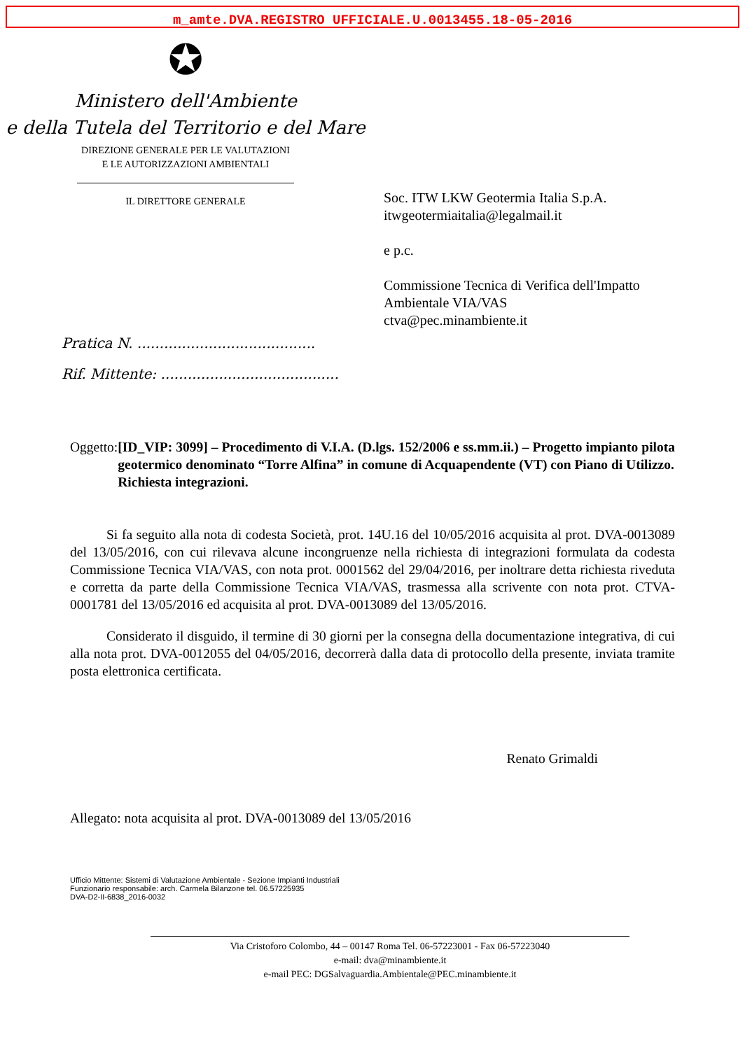m_amte.DVA.REGISTRO UFFICIALE.U.0013455.18-05-2016
✪
Ministero dell'Ambiente
e della Tutela del Territorio e del Mare
DIREZIONE GENERALE PER LE VALUTAZIONI
E LE AUTORIZZAZIONI AMBIENTALI
IL DIRETTORE GENERALE
Pratica N. ........................................
Rif. Mittente: ........................................
Soc. ITW LKW Geotermia Italia S.p.A.
itwgeotermiaitalia@legalmail.it
e p.c.
Commissione Tecnica di Verifica dell'Impatto
Ambientale VIA/VAS
ctva@pec.minambiente.it
Oggetto: [ID_VIP: 3099] – Procedimento di V.I.A. (D.lgs. 152/2006 e ss.mm.ii.) – Progetto impianto pilota geotermico denominato “Torre Alfina” in comune di Acquapendente (VT) con Piano di Utilizzo.
Richiesta integrazioni.
Si fa seguito alla nota di codesta Società, prot. 14U.16 del 10/05/2016 acquisita al prot. DVA-0013089 del 13/05/2016, con cui rilevava alcune incongruenze nella richiesta di integrazioni formulata da codesta Commissione Tecnica VIA/VAS, con nota prot. 0001562 del 29/04/2016, per inoltrare detta richiesta riveduta e corretta da parte della Commissione Tecnica VIA/VAS, trasmessa alla scrivente con nota prot. CTVA-0001781 del 13/05/2016 ed acquisita al prot. DVA-0013089 del 13/05/2016.
Considerato il disguido, il termine di 30 giorni per la consegna della documentazione integrativa, di cui alla nota prot. DVA-0012055 del 04/05/2016, decorrerà dalla data di protocollo della presente, inviata tramite posta elettronica certificata.
Renato Grimaldi
Allegato: nota acquisita al prot. DVA-0013089 del 13/05/2016
Ufficio Mittente: Sistemi di Valutazione Ambientale - Sezione Impianti Industriali
Funzionario responsabile: arch. Carmela Bilanzone tel. 06.57225935
DVA-D2-II-6838_2016-0032
Via Cristoforo Colombo, 44 – 00147 Roma Tel. 06-57223001 - Fax 06-57223040
e-mail: dva@minambiente.it
e-mail PEC: DGSalvaguardia.Ambientale@PEC.minambiente.it